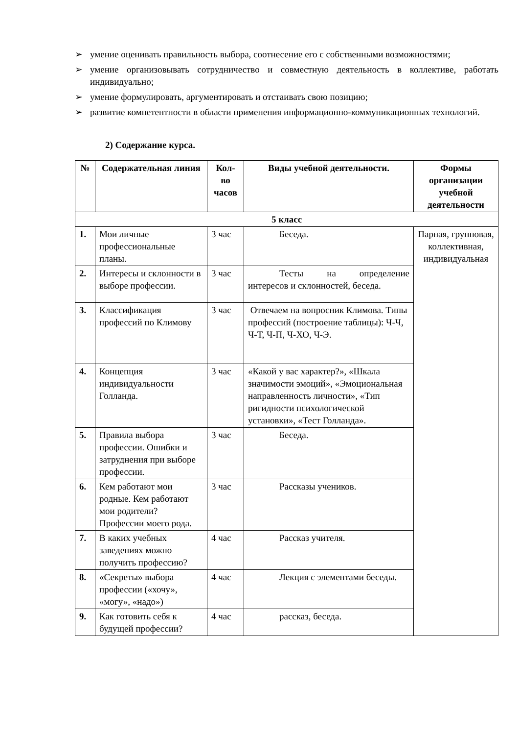➢ умение оценивать правильность выбора, соотнесение его с собственными возможностями;
➢ умение организовывать сотрудничество и совместную деятельность в коллективе, работать индивидуально;
➢ умение формулировать, аргументировать и отстаивать свою позицию;
➢ развитие компетентности в области применения информационно-коммуникационных технологий.
2) Содержание курса.
| № | Содержательная линия | Кол-во часов | Виды учебной деятельности. | Формы организации учебной деятельности |
| --- | --- | --- | --- | --- |
| 5 класс | | | | |
| 1. | Мои личные профессиональные планы. | 3 час | Беседа. | Парная, групповая, коллективная, индивидуальная |
| 2. | Интересы и склонности в выборе профессии. | 3 час | Тесты на определение интересов и склонностей, беседа. | |
| 3. | Классификация профессий по Климову | 3 час | Отвечаем на вопросник Климова. Типы профессий (построение таблицы): Ч-Ч, Ч-Т, Ч-П, Ч-ХО, Ч-Э. | |
| 4. | Концепция индивидуальности Голланда. | 3 час | «Какой у вас характер?», «Шкала значимости эмоций», «Эмоциональная направленность личности», «Тип ригидности психологической установки», «Тест Голланда». | |
| 5. | Правила выбора профессии. Ошибки и затруднения при выборе профессии. | 3 час | Беседа. | |
| 6. | Кем работают мои родные. Кем работают мои родители? Профессии моего рода. | 3 час | Рассказы учеников. | |
| 7. | В каких учебных заведениях можно получить профессию? | 4 час | Рассказ учителя. | |
| 8. | «Секреты» выбора профессии («хочу», «могу», «надо») | 4 час | Лекция с элементами беседы. | |
| 9. | Как готовить себя к будущей профессии? | 4 час | рассказ, беседа. | |